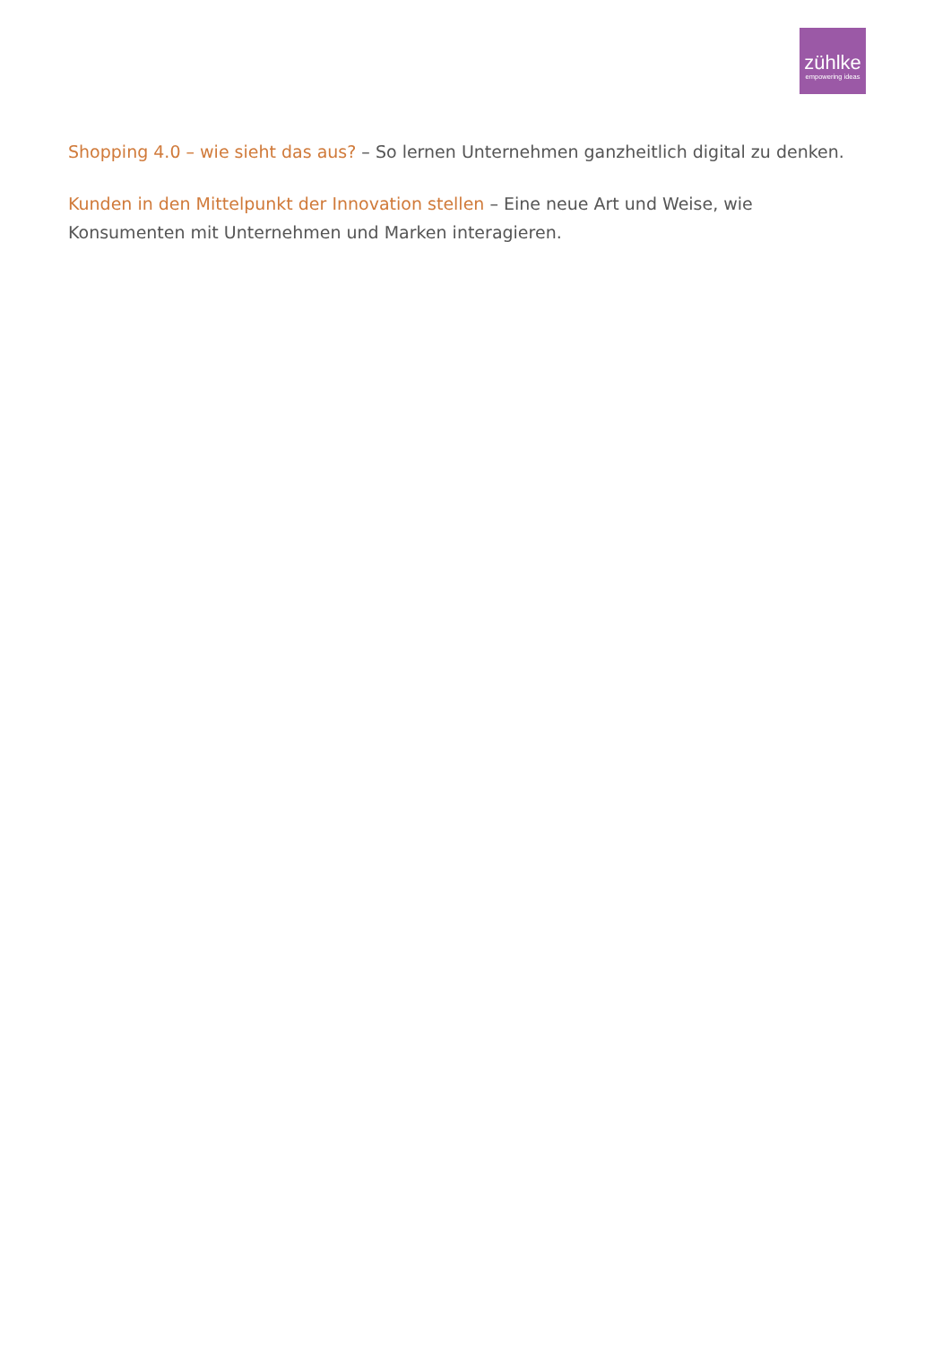zühlke
empowering ideas
Shopping 4.0 – wie sieht das aus? – So lernen Unternehmen ganzheitlich digital zu denken.
Kunden in den Mittelpunkt der Innovation stellen – Eine neue Art und Weise, wie Konsumenten mit Unternehmen und Marken interagieren.